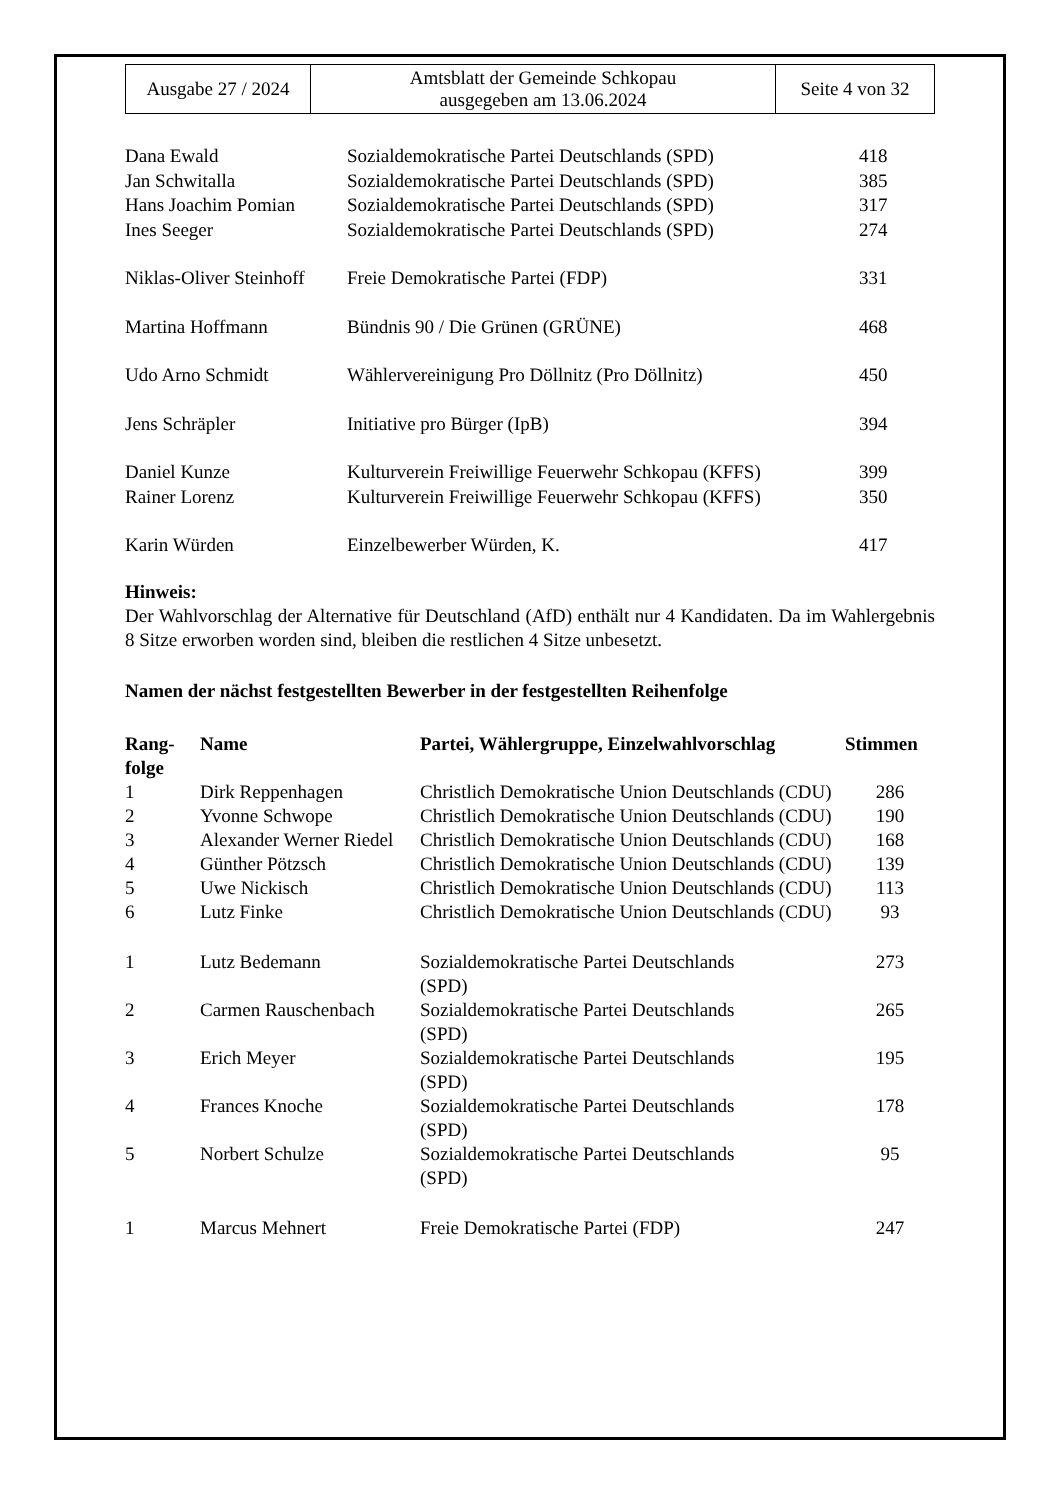| Ausgabe 27 / 2024 | Amtsblatt der Gemeinde Schkopau ausgegeben am 13.06.2024 | Seite 4 von 32 |
| Dana Ewald | Sozialdemokratische Partei Deutschlands (SPD) | 418 |
| Jan Schwitalla | Sozialdemokratische Partei Deutschlands (SPD) | 385 |
| Hans Joachim Pomian | Sozialdemokratische Partei Deutschlands (SPD) | 317 |
| Ines Seeger | Sozialdemokratische Partei Deutschlands (SPD) | 274 |
| Niklas-Oliver Steinhoff | Freie Demokratische Partei (FDP) | 331 |
| Martina Hoffmann | Bündnis 90 / Die Grünen (GRÜNE) | 468 |
| Udo Arno Schmidt | Wählervereinigung Pro Döllnitz (Pro Döllnitz) | 450 |
| Jens Schräpler | Initiative pro Bürger (IpB) | 394 |
| Daniel Kunze | Kulturverein Freiwillige Feuerwehr Schkopau (KFFS) | 399 |
| Rainer Lorenz | Kulturverein Freiwillige Feuerwehr Schkopau (KFFS) | 350 |
| Karin Würden | Einzelbewerber Würden, K. | 417 |
Hinweis:
Der Wahlvorschlag der Alternative für Deutschland (AfD) enthält nur 4 Kandidaten. Da im Wahlergebnis 8 Sitze erworben worden sind, bleiben die restlichen 4 Sitze unbesetzt.
Namen der nächst festgestellten Bewerber in der festgestellten Reihenfolge
| Rang- folge | Name | Partei, Wählergruppe, Einzelwahlvorschlag | Stimmen |
| --- | --- | --- | --- |
| 1 | Dirk Reppenhagen | Christlich Demokratische Union Deutschlands (CDU) | 286 |
| 2 | Yvonne Schwope | Christlich Demokratische Union Deutschlands (CDU) | 190 |
| 3 | Alexander Werner Riedel | Christlich Demokratische Union Deutschlands (CDU) | 168 |
| 4 | Günther Pötzsch | Christlich Demokratische Union Deutschlands (CDU) | 139 |
| 5 | Uwe Nickisch | Christlich Demokratische Union Deutschlands (CDU) | 113 |
| 6 | Lutz Finke | Christlich Demokratische Union Deutschlands (CDU) | 93 |
| 1 | Lutz Bedemann | Sozialdemokratische Partei Deutschlands (SPD) | 273 |
| 2 | Carmen Rauschenbach | Sozialdemokratische Partei Deutschlands (SPD) | 265 |
| 3 | Erich Meyer | Sozialdemokratische Partei Deutschlands (SPD) | 195 |
| 4 | Frances Knoche | Sozialdemokratische Partei Deutschlands (SPD) | 178 |
| 5 | Norbert Schulze | Sozialdemokratische Partei Deutschlands (SPD) | 95 |
| 1 | Marcus Mehnert | Freie Demokratische Partei (FDP) | 247 |